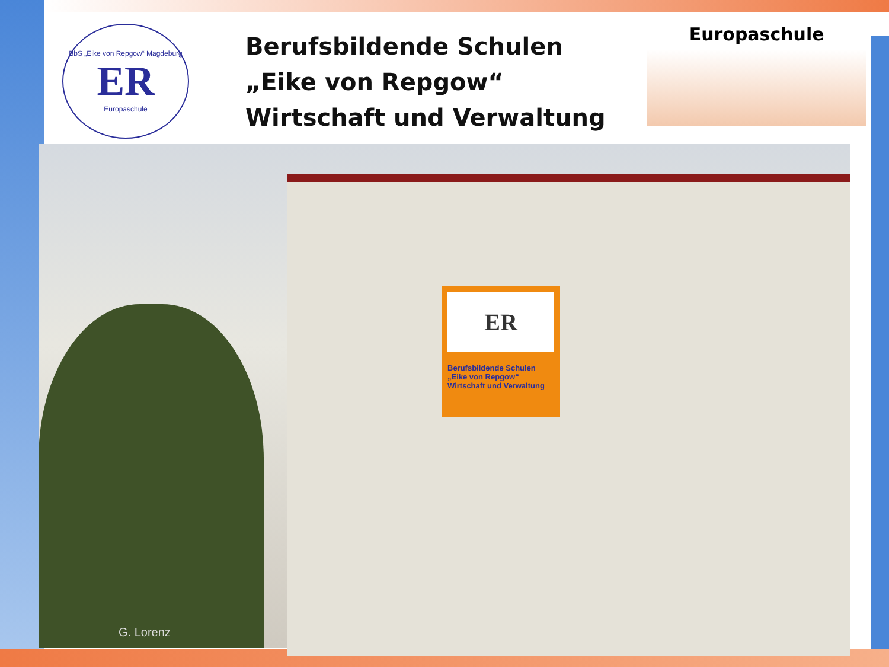BbS „Eike von Repgow“ Magdeburg
ER
Europaschule
Berufsbildende Schulen
„Eike von Repgow“
Wirtschaft und Verwaltung
Europaschule
ER
Berufsbildende Schulen
„Eike von Repgow“
Wirtschaft und Verwaltung
G. Lorenz